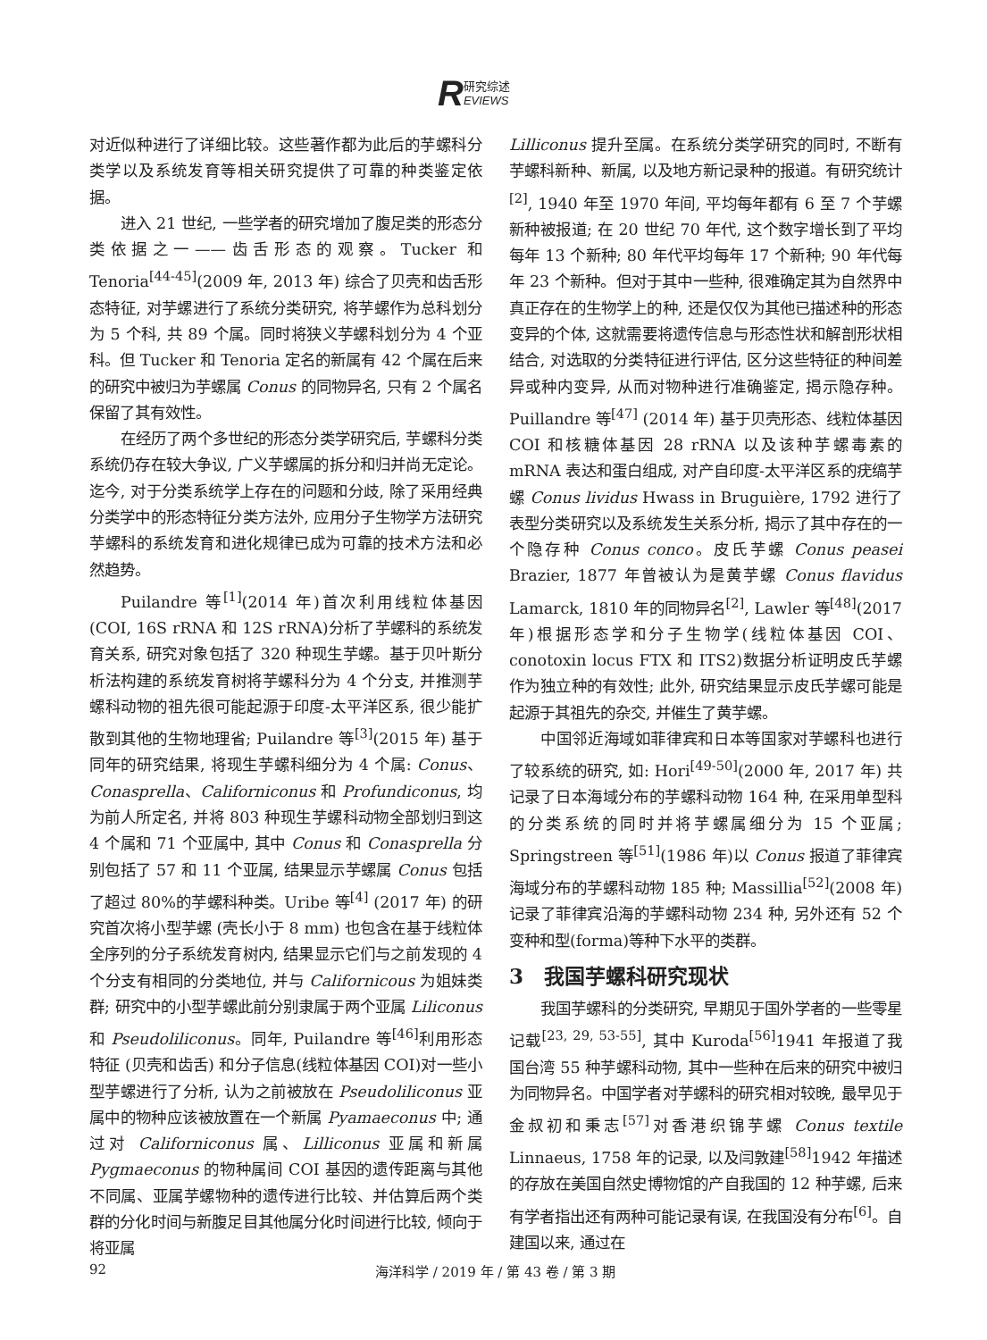R研究综述
EVIEWS
对近似种进行了详细比较。这些著作都为此后的芋螺科分类学以及系统发育等相关研究提供了可靠的种类鉴定依据。
进入 21 世纪, 一些学者的研究增加了腹足类的形态分类依据之一——齿舌形态的观察。Tucker 和 Tenoria<sup>[44-45]</sup>(2009 年, 2013 年) 综合了贝壳和齿舌形态特征, 对芋螺进行了系统分类研究, 将芋螺作为总科划分为 5 个科, 共 89 个属。同时将狭义芋螺科划分为 4 个亚科。但 Tucker 和 Tenoria 定名的新属有 42 个属在后来的研究中被归为芋螺属 Conus 的同物异名, 只有 2 个属名保留了其有效性。
在经历了两个多世纪的形态分类学研究后, 芋螺科分类系统仍存在较大争议, 广义芋螺属的拆分和归并尚无定论。迄今, 对于分类系统学上存在的问题和分歧, 除了采用经典分类学中的形态特征分类方法外, 应用分子生物学方法研究芋螺科的系统发育和进化规律已成为可靠的技术方法和必然趋势。
Puilandre 等<sup>[1]</sup>(2014 年)首次利用线粒体基因(COI, 16S rRNA 和 12S rRNA)分析了芋螺科的系统发育关系, 研究对象包括了 320 种现生芋螺。基于贝叶斯分析法构建的系统发育树将芋螺科分为 4 个分支, 并推测芋螺科动物的祖先很可能起源于印度-太平洋区系, 很少能扩散到其他的生物地理省; Puilandre 等<sup>[3]</sup>(2015 年) 基于同年的研究结果, 将现生芋螺科细分为 4 个属: Conus、Conasprella、Californiconus 和 Profundiconus, 均为前人所定名, 并将 803 种现生芋螺科动物全部划归到这 4 个属和 71 个亚属中, 其中 Conus 和 Conasprella 分别包括了 57 和 11 个亚属, 结果显示芋螺属 Conus 包括了超过 80%的芋螺科种类。Uribe 等<sup>[4]</sup> (2017 年) 的研究首次将小型芋螺 (壳长小于 8 mm) 也包含在基于线粒体全序列的分子系统发育树内, 结果显示它们与之前发现的 4 个分支有相同的分类地位, 并与 Californicous 为姐妹类群; 研究中的小型芋螺此前分别隶属于两个亚属 Liliconus 和 Pseudoliliconus。同年, Puilandre 等<sup>[46]</sup>利用形态特征 (贝壳和齿舌) 和分子信息(线粒体基因 COI)对一些小型芋螺进行了分析, 认为之前被放在 Pseudoliliconus 亚属中的物种应该被放置在一个新属 Pyamaeconus 中; 通过对 Californiconus 属、Lilliconus 亚属和新属 Pygmaeconus 的物种属间 COI 基因的遗传距离与其他不同属、亚属芋螺物种的遗传进行比较、并估算后两个类群的分化时间与新腹足目其他属分化时间进行比较, 倾向于将亚属
Lilliconus 提升至属。在系统分类学研究的同时, 不断有芋螺科新种、新属, 以及地方新记录种的报道。有研究统计<sup>[2]</sup>, 1940 年至 1970 年间, 平均每年都有 6 至 7 个芋螺新种被报道; 在 20 世纪 70 年代, 这个数字增长到了平均每年 13 个新种; 80 年代平均每年 17 个新种; 90 年代每年 23 个新种。但对于其中一些种, 很难确定其为自然界中真正存在的生物学上的种, 还是仅仅为其他已描述种的形态变异的个体, 这就需要将遗传信息与形态性状和解剖形状相结合, 对选取的分类特征进行评估, 区分这些特征的种间差异或种内变异, 从而对物种进行准确鉴定, 揭示隐存种。Puillandre 等<sup>[47]</sup> (2014 年) 基于贝壳形态、线粒体基因 COI 和核糖体基因 28 rRNA 以及该种芋螺毒素的 mRNA 表达和蛋白组成, 对产自印度-太平洋区系的疣缟芋螺 Conus lividus Hwass in Bruguière, 1792 进行了表型分类研究以及系统发生关系分析, 揭示了其中存在的一个隐存种 Conus conco。皮氏芋螺 Conus peasei Brazier, 1877 年曾被认为是黄芋螺 Conus flavidus Lamarck, 1810 年的同物异名<sup>[2]</sup>, Lawler 等<sup>[48]</sup>(2017 年)根据形态学和分子生物学(线粒体基因 COI、conotoxin locus FTX 和 ITS2)数据分析证明皮氏芋螺作为独立种的有效性; 此外, 研究结果显示皮氏芋螺可能是起源于其祖先的杂交, 并催生了黄芋螺。
中国邻近海域如菲律宾和日本等国家对芋螺科也进行了较系统的研究, 如: Hori<sup>[49-50]</sup>(2000 年, 2017 年) 共记录了日本海域分布的芋螺科动物 164 种, 在采用单型科的分类系统的同时并将芋螺属细分为 15 个亚属; Springstreen 等<sup>[51]</sup>(1986 年)以 Conus 报道了菲律宾海域分布的芋螺科动物 185 种; Massillia<sup>[52]</sup>(2008 年)记录了菲律宾沿海的芋螺科动物 234 种, 另外还有 52 个变种和型(forma)等种下水平的类群。
3　我国芋螺科研究现状
我国芋螺科的分类研究, 早期见于国外学者的一些零星记载<sup>[23, 29, 53-55]</sup>, 其中 Kuroda<sup>[56]</sup>1941 年报道了我国台湾 55 种芋螺科动物, 其中一些种在后来的研究中被归为同物异名。中国学者对芋螺科的研究相对较晚, 最早见于金叔初和秉志<sup>[57]</sup>对香港织锦芋螺 Conus textile Linnaeus, 1758 年的记录, 以及闫敦建<sup>[58]</sup>1942 年描述的存放在美国自然史博物馆的产自我国的 12 种芋螺, 后来有学者指出还有两种可能记录有误, 在我国没有分布<sup>[6]</sup>。自建国以来, 通过在
92 海洋科学 / 2019 年 / 第 43 卷 / 第 3 期